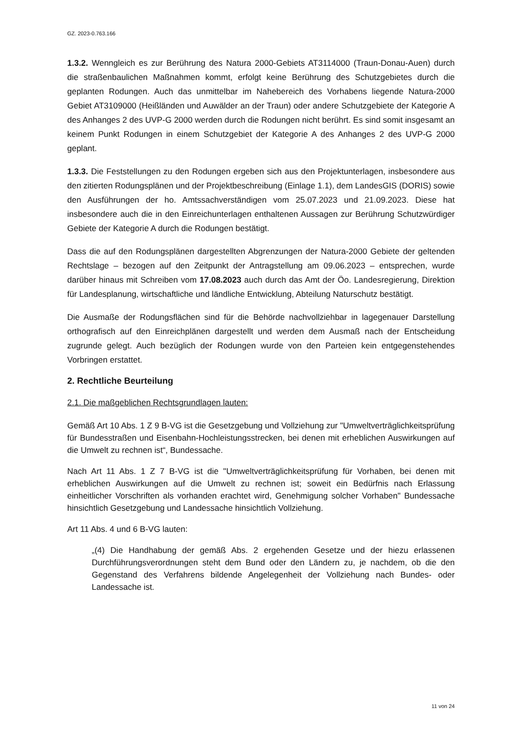GZ. 2023-0.763.166
1.3.2. Wenngleich es zur Berührung des Natura 2000-Gebiets AT3114000 (Traun-Donau-Auen) durch die straßenbaulichen Maßnahmen kommt, erfolgt keine Berührung des Schutzgebietes durch die geplanten Rodungen. Auch das unmittelbar im Nahebereich des Vorhabens liegende Natura-2000 Gebiet AT3109000 (Heißländen und Auwälder an der Traun) oder andere Schutzgebiete der Kategorie A des Anhanges 2 des UVP-G 2000 werden durch die Rodungen nicht berührt. Es sind somit insgesamt an keinem Punkt Rodungen in einem Schutzgebiet der Kategorie A des Anhanges 2 des UVP-G 2000 geplant.
1.3.3. Die Feststellungen zu den Rodungen ergeben sich aus den Projektunterlagen, insbesondere aus den zitierten Rodungsplänen und der Projektbeschreibung (Einlage 1.1), dem LandesGIS (DORIS) sowie den Ausführungen der ho. Amtssachverständigen vom 25.07.2023 und 21.09.2023. Diese hat insbesondere auch die in den Einreichunterlagen enthaltenen Aussagen zur Berührung Schutzwürdiger Gebiete der Kategorie A durch die Rodungen bestätigt.
Dass die auf den Rodungsplänen dargestellten Abgrenzungen der Natura-2000 Gebiete der geltenden Rechtslage – bezogen auf den Zeitpunkt der Antragstellung am 09.06.2023 – entsprechen, wurde darüber hinaus mit Schreiben vom 17.08.2023 auch durch das Amt der Öo. Landesregierung, Direktion für Landesplanung, wirtschaftliche und ländliche Entwicklung, Abteilung Naturschutz bestätigt.
Die Ausmaße der Rodungsflächen sind für die Behörde nachvollziehbar in lagegenauer Darstellung orthografisch auf den Einreichplänen dargestellt und werden dem Ausmaß nach der Entscheidung zugrunde gelegt. Auch bezüglich der Rodungen wurde von den Parteien kein entgegenstehendes Vorbringen erstattet.
2. Rechtliche Beurteilung
2.1. Die maßgeblichen Rechtsgrundlagen lauten:
Gemäß Art 10 Abs. 1 Z 9 B-VG ist die Gesetzgebung und Vollziehung zur "Umweltverträglichkeitsprüfung für Bundesstraßen und Eisenbahn-Hochleistungsstrecken, bei denen mit erheblichen Auswirkungen auf die Umwelt zu rechnen ist“, Bundessache.
Nach Art 11 Abs. 1 Z 7 B-VG ist die "Umweltverträglichkeitsprüfung für Vorhaben, bei denen mit erheblichen Auswirkungen auf die Umwelt zu rechnen ist; soweit ein Bedürfnis nach Erlassung einheitlicher Vorschriften als vorhanden erachtet wird, Genehmigung solcher Vorhaben" Bundessache hinsichtlich Gesetzgebung und Landessache hinsichtlich Vollziehung.
Art 11 Abs. 4 und 6 B-VG lauten:
„(4) Die Handhabung der gemäß Abs. 2 ergehenden Gesetze und der hiezu erlassenen Durchführungsverordnungen steht dem Bund oder den Ländern zu, je nachdem, ob die den Gegenstand des Verfahrens bildende Angelegenheit der Vollziehung nach Bundes- oder Landessache ist.
11 von 24